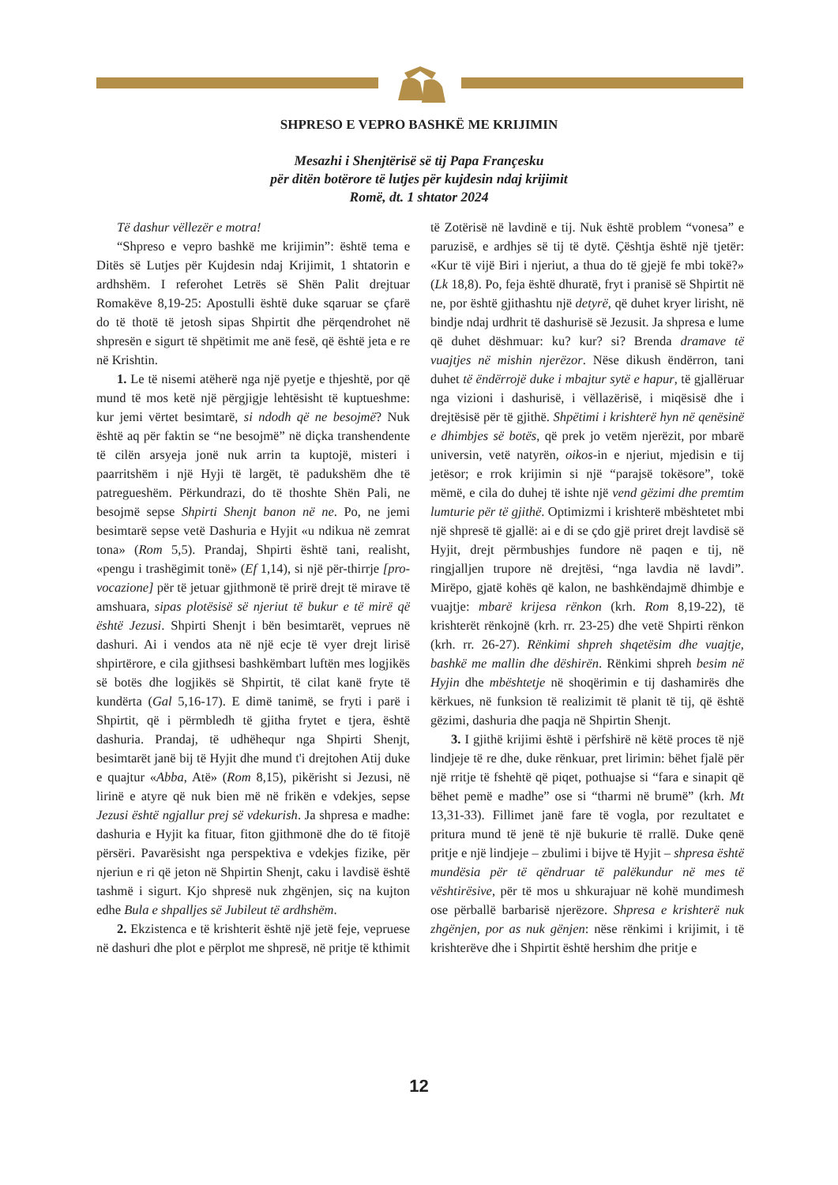SHPRESO E VEPRO BASHKË ME KRIJIMIN
Mesazhi i Shenjtërisë së tij Papa Françesku
për ditën botërore të lutjes për kujdesin ndaj krijimit
Romë, dt. 1 shtator 2024
Të dashur vëllezër e motra!
“Shpreso e vepro bashkë me krijimin”: është tema e Ditës së Lutjes për Kujdesin ndaj Krijimit, 1 shtatorin e ardhshëm. I referohet Letrës së Shën Palit drejtuar Romakëve 8,19-25: Apostulli është duke sqaruar se çfarë do të thotë të jetosh sipas Shpirtit dhe përqendrohet në shpresën e sigurt të shpëtimit me anë fesë, që është jeta e re në Krishtin.
1. Le të nisemi atëherë nga një pyetje e thjeshtë, por që mund të mos ketë një përgjigje lehtësisht të kuptueshme: kur jemi vërtet besimtarë, si ndodh që ne besojmë? Nuk është aq për faktin se “ne besojmë” në diçka transhendente të cilën arsyeja jonë nuk arrin ta kuptojë, misteri i paarritshëm i një Hyji të largët, të padukshëm dhe të patregueshëm. Përkundrazi, do të thoshte Shën Pali, ne besojmë sepse Shpirti Shenjt banon në ne. Po, ne jemi besimtarë sepse vetë Dashuria e Hyjit «u ndikua në zemrat tona» (Rom 5,5). Prandaj, Shpirti është tani, realisht, «pengu i trashëgimit tonë» (Ef 1,14), si një për-thirrje [pro-vocazione] për të jetuar gjithmonë të prirë drejt të mirave të amshuara, sipas plotësisë së njeriut të bukur e të mirë që është Jezusi. Shpirti Shenjt i bën besimtarët, veprues në dashuri. Ai i vendos ata në një ecje të vyer drejt lirisë shpirtërore, e cila gjithsesi bashkëmbart luftën mes logjikës së botës dhe logjikës së Shpirtit, të cilat kanë fryte të kundërta (Gal 5,16-17). E dimë tanimë, se fryti i parë i Shpirtit, që i përmbledh të gjitha frytet e tjera, është dashuria. Prandaj, të udhëhequr nga Shpirti Shenjt, besimtarët janë bij të Hyjit dhe mund t'i drejtohen Atij duke e quajtur «Abba, Atë» (Rom 8,15), pikërisht si Jezusi, në lirinë e atyre që nuk bien më në frikën e vdekjes, sepse Jezusi është ngjallur prej së vdekurish. Ja shpresa e madhe: dashuria e Hyjit ka fituar, fiton gjithmonë dhe do të fitojë përsëri. Pavarësisht nga perspektiva e vdekjes fizike, për njeriun e ri që jeton në Shpirtin Shenjt, caku i lavdisë është tashmë i sigurt. Kjo shpresë nuk zhgënjen, siç na kujton edhe Bula e shpalljes së Jubileut të ardhshëm.
2. Ekzistenca e të krishterit është një jetë feje, vepruese në dashuri dhe plot e përplot me shpresë, në pritje të kthimit të Zotërisë në lavdinë e tij. Nuk është problem “vonesa” e paruzisë, e ardhjes së tij të dytë. Çështja është një tjetër: «Kur të vijë Biri i njeriut, a thua do të gjejë fe mbi tokë?» (Lk 18,8). Po, feja është dhuratë, fryt i pranisë së Shpirtit në ne, por është gjithashtu një detyrë, që duhet kryer lirisht, në bindje ndaj urdhrit të dashurisë së Jezusit. Ja shpresa e lume që duhet dëshmuar: ku? kur? si? Brenda dramave të vuajtjes në mishin njerëzor. Nëse dikush ëndërron, tani duhet të ëndërrojë duke i mbajtur sytë e hapur, të gjallëruar nga vizioni i dashurisë, i vëllazërisë, i miqësisë dhe i drejtësisë për të gjithë. Shpëtimi i krishterë hyn në qenësinë e dhimbjes së botës, që prek jo vetëm njerëzit, por mbarë universin, vetë natyrën, oikos-in e njeriut, mjedisin e tij jetësor; e rrok krijimin si një “parajsë tokësore”, tokë mëmë, e cila do duhej të ishte një vend gëzimi dhe premtim lumturie për të gjithë. Optimizmi i krishterë mbështetet mbi një shpresë të gjallë: ai e di se çdo gjë priret drejt lavdisë së Hyjit, drejt përmbushjes fundore në paqen e tij, në ringjalljen trupore në drejtësi, “nga lavdia në lavdi”. Mirëpo, gjatë kohës që kalon, ne bashkëndajmë dhimbje e vuajtje: mbarë krijesa rënkon (krh. Rom 8,19-22), të krishterët rënkojnë (krh. rr. 23-25) dhe vetë Shpirti rënkon (krh. rr. 26-27). Rënkimi shpreh shqetësim dhe vuajtje, bashkë me mallin dhe dëshirën. Rënkimi shpreh besim në Hyjin dhe mbështetje në shoqërimin e tij dashamirës dhe kërkues, në funksion të realizimit të planit të tij, që është gëzimi, dashuria dhe paqja në Shpirtin Shenjt.
3. I gjithë krijimi është i përfshirë në këtë proces të një lindjeje të re dhe, duke rënkuar, pret lirimin: bëhet fjalë për një rritje të fshehtë që piqet, pothuajse si “fara e sinapit që bëhet pemë e madhe” ose si “tharmi në brumë” (krh. Mt 13,31-33). Fillimet janë fare të vogla, por rezultatet e pritura mund të jenë të një bukurie të rrallë. Duke qenë pritje e një lindjeje – zbulimi i bijve të Hyjit – shpresa është mundësia për të qëndruar të palëkundur në mes të vështirësive, për të mos u shkurajuar në kohë mundimesh ose përballë barbarisë njerëzore. Shpresa e krishterë nuk zhgënjen, por as nuk gënjen: nëse rënkimi i krijimit, i të krishterëve dhe i Shpirtit është hershim dhe pritje e
12